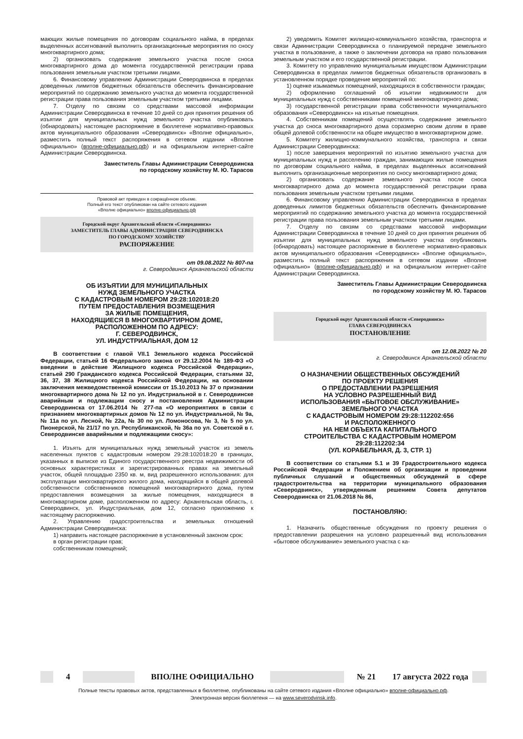мающих жилые помещения по договорам социального найма, в пределах выделенных ассигнований выполнить организационные мероприятия по сносу многоквартирного дома;
2) организовать содержание земельного участка после сноса многоквартирного дома до момента государственной регистрации права пользования земельным участком третьими лицами.
6. Финансовому управлению Администрации Северодвинска в пределах доведенных лимитов бюджетных обязательств обеспечить финансирование мероприятий по содержанию земельного участка до момента государственной регистрации права пользования земельным участком третьими лицами.
7. Отделу по связям со средствами массовой информации Администрации Северодвинска в течение 10 дней со дня принятия решения об изъятии для муниципальных нужд земельного участка опубликовать (обнародовать) настоящее распоряжение в бюллетене нормативно-правовых актов муниципального образования «Северодвинск» «Вполне официально», разместить полный текст распоряжения в сетевом издании «Вполне официально» (вполне-официально.рф) и на официальном интернет-сайте Администрации Северодвинска.
Заместитель Главы Администрации Северодвинска
по городскому хозяйству М. Ю. Тарасов
Правовой акт приведен в сокращённом объеме.
Полный его текст опубликован на сайте сетевого издания
«Вполне официально» вполне-официально.рф
Городской округ Архангельской области «Северодвинск»
ЗАМЕСТИТЕЛЬ ГЛАВЫ АДМИНИСТРАЦИИ СЕВЕРОДВИНСКА
ПО ГОРОДСКОМУ ХОЗЯЙСТВУ
РАСПОРЯЖЕНИЕ
от 09.08.2022 № 807-па
г. Северодвинск Архангельской области
ОБ ИЗЪЯТИИ ДЛЯ МУНИЦИПАЛЬНЫХ
НУЖД ЗЕМЕЛЬНОГО УЧАСТКА
С КАДАСТРОВЫМ НОМЕРОМ 29:28:102018:20
ПУТЕМ ПРЕДОСТАВЛЕНИЯ ВОЗМЕЩЕНИЯ
ЗА ЖИЛЫЕ ПОМЕЩЕНИЯ,
НАХОДЯЩИЕСЯ В МНОГОКВАРТИРНОМ ДОМЕ,
РАСПОЛОЖЕННОМ ПО АДРЕСУ:
Г. СЕВЕРОДВИНСК,
УЛ. ИНДУСТРИАЛЬНАЯ, ДОМ 12
В соответствии с главой VII.1 Земельного кодекса Российской Федерации, статьей 16 Федерального закона от 29.12.2004 № 189-ФЗ «О введении в действие Жилищного кодекса Российской Федерации», статьей 290 Гражданского кодекса Российской Федерации, статьями 32, 36, 37, 38 Жилищного кодекса Российской Федерации, на основании заключения межведомственной комиссии от 15.10.2013 № 37 о признании многоквартирного дома № 12 по ул. Индустриальной в г. Северодвинске аварийным и подлежащим сносу и постановления Администрации Северодвинска от 17.06.2014 № 277-па «О мероприятиях в связи с признанием многоквартирных домов № 12 по ул. Индустриальной, № 9а, № 11а по ул. Лесной, № 22а, № 30 по ул. Ломоносова, № 3, № 5 по ул. Пионерской, № 21/17 по ул. Республиканской, № 36а по ул. Советской в г. Северодвинске аварийными и подлежащими сносу»:
1. Изъять для муниципальных нужд земельный участок из земель населенных пунктов с кадастровым номером 29:28:102018:20 в границах, указанных в выписке из Единого государственного реестра недвижимости об основных характеристиках и зарегистрированных правах на земельный участок, общей площадью 2350 кв. м, вид разрешенного использования: для эксплуатации многоквартирного жилого дома, находящийся в общей долевой собственности собственников помещений многоквартирного дома, путем предоставления возмещения за жилые помещения, находящиеся в многоквартирном доме, расположенном по адресу: Архангельская область, г. Северодвинск, ул. Индустриальная, дом 12, согласно приложению к настоящему распоряжению.
2. Управлению градостроительства и земельных отношений Администрации Северодвинска:
1) направить настоящее распоряжение в установленный законом срок:
в орган регистрации прав;
собственникам помещений;
2) уведомить Комитет жилищно-коммунального хозяйства, транспорта и связи Администрации Северодвинска о планируемой передаче земельного участка в пользование, а также о заключении договора на право пользования земельным участком и его государственной регистрации.
3. Комитету по управлению муниципальным имуществом Администрации Северодвинска в пределах лимитов бюджетных обязательств организовать в установленном порядке проведение мероприятий по:
1) оценке изымаемых помещений, находящихся в собственности граждан;
2) оформлению соглашений об изъятии недвижимости для муниципальных нужд с собственниками помещений многоквартирного дома;
3) государственной регистрации права собственности муниципального образования «Северодвинск» на изъятые помещения.
4. Собственникам помещений осуществлять содержание земельного участка до сноса многоквартирного дома соразмерно своим долям в праве общей долевой собственности на общее имущество в многоквартирном доме.
5. Комитету жилищно-коммунального хозяйства, транспорта и связи Администрации Северодвинска:
1) после завершения мероприятий по изъятию земельного участка для муниципальных нужд и расселению граждан, занимающих жилые помещения по договорам социального найма, в пределах выделенных ассигнований выполнить организационные мероприятия по сносу многоквартирного дома;
2) организовать содержание земельного участка после сноса многоквартирного дома до момента государственной регистрации права пользования земельным участком третьими лицами.
6. Финансовому управлению Администрации Северодвинска в пределах доведенных лимитов бюджетных обязательств обеспечить финансирование мероприятий по содержанию земельного участка до момента государственной регистрации права пользования земельным участком третьими лицами.
7. Отделу по связям со средствами массовой информации Администрации Северодвинска в течение 10 дней со дня принятия решения об изъятии для муниципальных нужд земельного участка опубликовать (обнародовать) настоящее распоряжение в бюллетене нормативно-правовых актов муниципального образования «Северодвинск» «Вполне официально», разместить полный текст распоряжения в сетевом издании «Вполне официально» (вполне-официально.рф) и на официальном интернет-сайте Администрации Северодвинска.
Заместитель Главы Администрации Северодвинска
по городскому хозяйству М. Ю. Тарасов
Городской округ Архангельской области «Северодвинск»
ГЛАВА СЕВЕРОДВИНСКА
ПОСТАНОВЛЕНИЕ
от 12.08.2022 № 20
г. Северодвинск Архангельской области
О НАЗНАЧЕНИИ ОБЩЕСТВЕННЫХ ОБСУЖДЕНИЙ
ПО ПРОЕКТУ РЕШЕНИЯ
О ПРЕДОСТАВЛЕНИИ РАЗРЕШЕНИЯ
НА УСЛОВНО РАЗРЕШЕННЫЙ ВИД
ИСПОЛЬЗОВАНИЯ «БЫТОВОЕ ОБСЛУЖИВАНИЕ»
ЗЕМЕЛЬНОГО УЧАСТКА
С КАДАСТРОВЫМ НОМЕРОМ 29:28:112202:656
И РАСПОЛОЖЕННОГО
НА НЕМ ОБЪЕКТА КАПИТАЛЬНОГО
СТРОИТЕЛЬСТВА С КАДАСТРОВЫМ НОМЕРОМ
29:28:112202:34
(УЛ. КОРАБЕЛЬНАЯ, Д. 3, СТР. 1)
В соответствии со статьями 5.1 и 39 Градостроительного кодекса Российской Федерации и Положением об организации и проведении публичных слушаний и общественных обсуждений в сфере градостроительства на территории муниципального образования «Северодвинск», утвержденным решением Совета депутатов Северодвинска от 21.06.2018 № 86,
ПОСТАНОВЛЯЮ:
1. Назначить общественные обсуждения по проекту решения о предоставлении разрешения на условно разрешенный вид использования «бытовое обслуживание» земельного участка с ка-
4 ВПОЛНЕ ОФИЦИАЛЬНО № 21 17 августа 2022 года
Полные тексты правовых актов, представленных в бюллетене, опубликованы на сайте сетевого издания «Вполне официально» вполне-официально.рф.
Электронная версия бюллетеня — на www.severodvinsk.info.